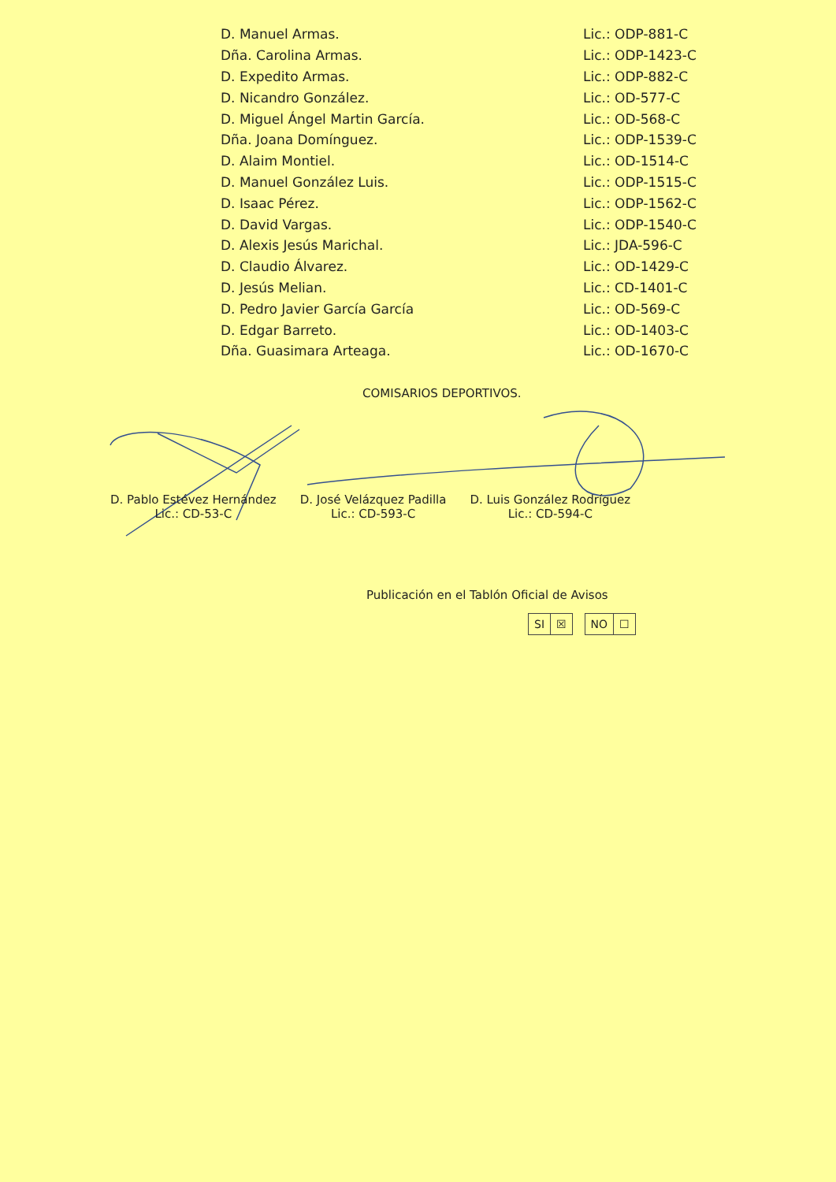| D. Manuel Armas. | Lic.: ODP-881-C |
| Dña. Carolina Armas. | Lic.: ODP-1423-C |
| D. Expedito Armas. | Lic.: ODP-882-C |
| D. Nicandro González. | Lic.: OD-577-C |
| D. Miguel Ángel Martin García. | Lic.: OD-568-C |
| Dña. Joana Domínguez. | Lic.: ODP-1539-C |
| D. Alaim Montiel. | Lic.: OD-1514-C |
| D. Manuel González Luis. | Lic.: ODP-1515-C |
| D. Isaac Pérez. | Lic.: ODP-1562-C |
| D. David Vargas. | Lic.: ODP-1540-C |
| D. Alexis Jesús Marichal. | Lic.: JDA-596-C |
| D. Claudio Álvarez. | Lic.: OD-1429-C |
| D. Jesús Melian. | Lic.: CD-1401-C |
| D. Pedro Javier García García | Lic.: OD-569-C |
| D. Edgar Barreto. | Lic.: OD-1403-C |
| Dña. Guasimara Arteaga. | Lic.: OD-1670-C |
COMISARIOS DEPORTIVOS.
D. Pablo Estévez Hernández
Lic.: CD-53-C
D. José Velázquez Padilla
Lic.: CD-593-C
D. Luis González Rodríguez
Lic.: CD-594-C
Publicación en el Tablón Oficial de Avisos
| SI | ☒ |
| NO | ☐ |